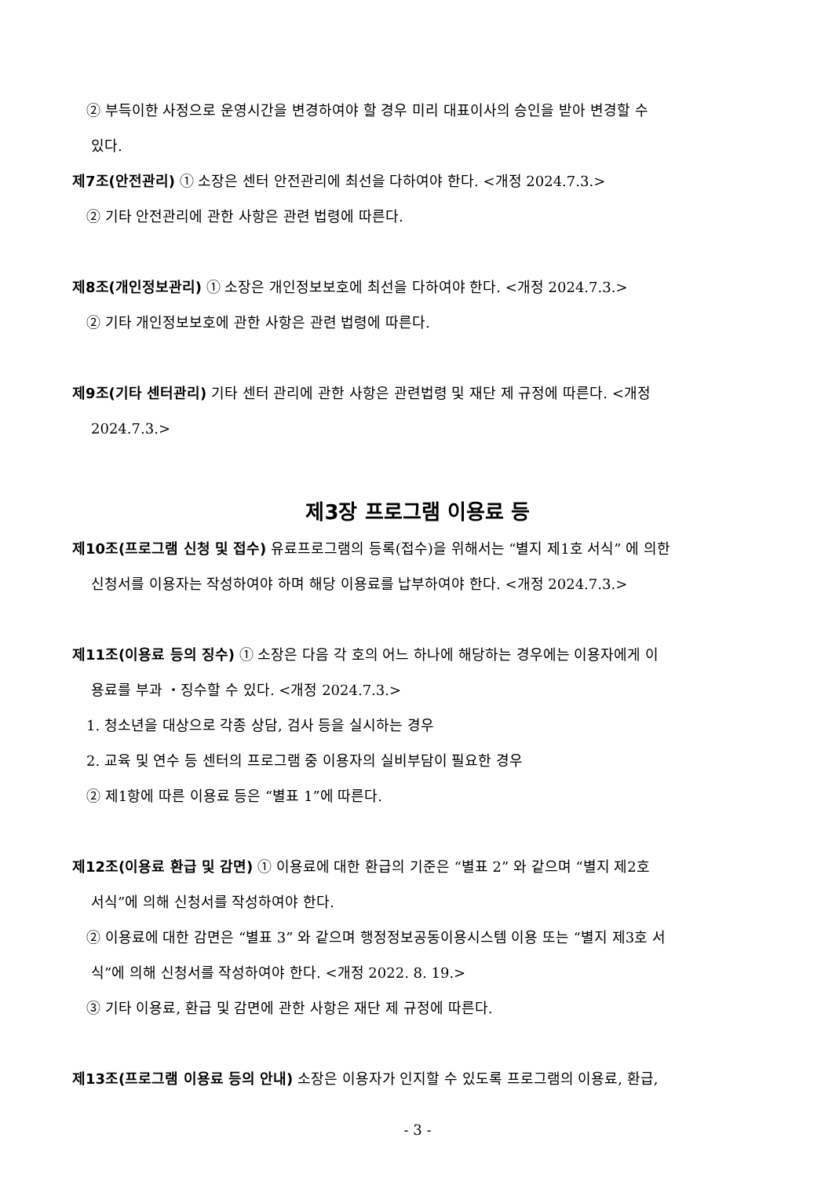② 부득이한 사정으로 운영시간을 변경하여야 할 경우 미리 대표이사의 승인을 받아 변경할 수
있다.
제7조(안전관리) ① 소장은 센터 안전관리에 최선을 다하여야 한다. <개정 2024.7.3.>
② 기타 안전관리에 관한 사항은 관련 법령에 따른다.
제8조(개인정보관리) ① 소장은 개인정보보호에 최선을 다하여야 한다. <개정 2024.7.3.>
② 기타 개인정보보호에 관한 사항은 관련 법령에 따른다.
제9조(기타 센터관리) 기타 센터 관리에 관한 사항은 관련법령 및 재단 제 규정에 따른다. <개정
2024.7.3.>
제3장 프로그램 이용료 등
제10조(프로그램 신청 및 접수) 유료프로그램의 등록(접수)을 위해서는 “별지 제1호 서식” 에 의한
신청서를 이용자는 작성하여야 하며 해당 이용료를 납부하여야 한다. <개정 2024.7.3.>
제11조(이용료 등의 징수) ① 소장은 다음 각 호의 어느 하나에 해당하는 경우에는 이용자에게 이
용료를 부과 ・징수할 수 있다. <개정 2024.7.3.>
1. 청소년을 대상으로 각종 상담, 검사 등을 실시하는 경우
2. 교육 및 연수 등 센터의 프로그램 중 이용자의 실비부담이 필요한 경우
② 제1항에 따른 이용료 등은 “별표 1”에 따른다.
제12조(이용료 환급 및 감면) ① 이용료에 대한 환급의 기준은 “별표 2” 와 같으며 “별지 제2호
서식”에 의해 신청서를 작성하여야 한다.
② 이용료에 대한 감면은 “별표 3” 와 같으며 행정정보공동이용시스템 이용 또는 “별지 제3호 서
식”에 의해 신청서를 작성하여야 한다. <개정 2022. 8. 19.>
③ 기타 이용료, 환급 및 감면에 관한 사항은 재단 제 규정에 따른다.
제13조(프로그램 이용료 등의 안내) 소장은 이용자가 인지할 수 있도록 프로그램의 이용료, 환급,
- 3 -